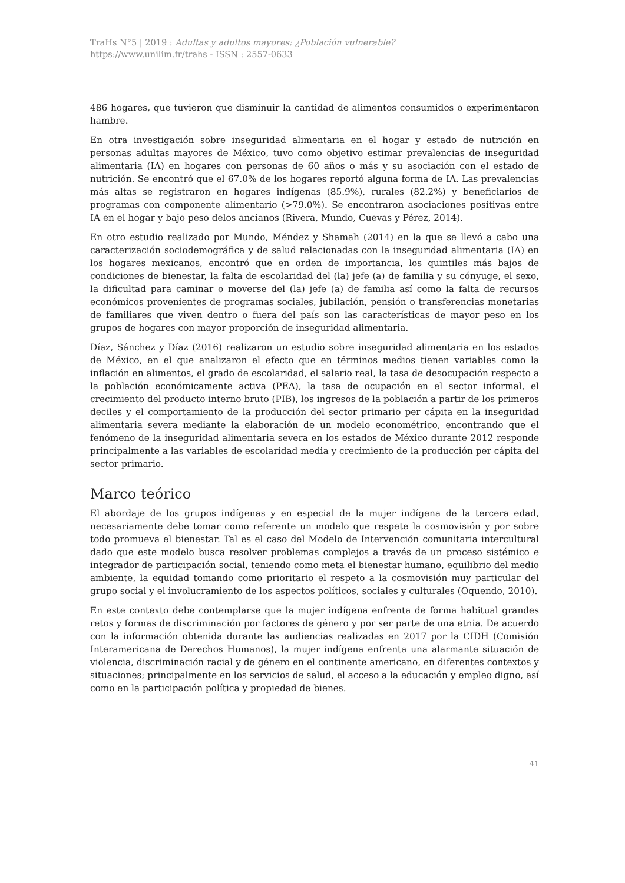TraHs N°5 | 2019 : Adultas y adultos mayores: ¿Población vulnerable?
https://www.unilim.fr/trahs - ISSN : 2557-0633
486 hogares, que tuvieron que disminuir la cantidad de alimentos consumidos o experimentaron hambre.
En otra investigación sobre inseguridad alimentaria en el hogar y estado de nutrición en personas adultas mayores de México, tuvo como objetivo estimar prevalencias de inseguridad alimentaria (IA) en hogares con personas de 60 años o más y su asociación con el estado de nutrición. Se encontró que el 67.0% de los hogares reportó alguna forma de IA. Las prevalencias más altas se registraron en hogares indígenas (85.9%), rurales (82.2%) y beneficiarios de programas con componente alimentario (>79.0%). Se encontraron asociaciones positivas entre IA en el hogar y bajo peso delos ancianos (Rivera, Mundo, Cuevas y Pérez, 2014).
En otro estudio realizado por Mundo, Méndez y Shamah (2014) en la que se llevó a cabo una caracterización sociodemográfica y de salud relacionadas con la inseguridad alimentaria (IA) en los hogares mexicanos, encontró que en orden de importancia, los quintiles más bajos de condiciones de bienestar, la falta de escolaridad del (la) jefe (a) de familia y su cónyuge, el sexo, la dificultad para caminar o moverse del (la) jefe (a) de familia así como la falta de recursos económicos provenientes de programas sociales, jubilación, pensión o transferencias monetarias de familiares que viven dentro o fuera del país son las características de mayor peso en los grupos de hogares con mayor proporción de inseguridad alimentaria.
Díaz, Sánchez y Díaz (2016) realizaron un estudio sobre inseguridad alimentaria en los estados de México, en el que analizaron el efecto que en términos medios tienen variables como la inflación en alimentos, el grado de escolaridad, el salario real, la tasa de desocupación respecto a la población económicamente activa (PEA), la tasa de ocupación en el sector informal, el crecimiento del producto interno bruto (PIB), los ingresos de la población a partir de los primeros deciles y el comportamiento de la producción del sector primario per cápita en la inseguridad alimentaria severa mediante la elaboración de un modelo econométrico, encontrando que el fenómeno de la inseguridad alimentaria severa en los estados de México durante 2012 responde principalmente a las variables de escolaridad media y crecimiento de la producción per cápita del sector primario.
Marco teórico
El abordaje de los grupos indígenas y en especial de la mujer indígena de la tercera edad, necesariamente debe tomar como referente un modelo que respete la cosmovisión y por sobre todo promueva el bienestar. Tal es el caso del Modelo de Intervención comunitaria intercultural dado que este modelo busca resolver problemas complejos a través de un proceso sistémico e integrador de participación social, teniendo como meta el bienestar humano, equilibrio del medio ambiente, la equidad tomando como prioritario el respeto a la cosmovisión muy particular del grupo social y el involucramiento de los aspectos políticos, sociales y culturales (Oquendo, 2010).
En este contexto debe contemplarse que la mujer indígena enfrenta de forma habitual grandes retos y formas de discriminación por factores de género y por ser parte de una etnia. De acuerdo con la información obtenida durante las audiencias realizadas en 2017 por la CIDH (Comisión Interamericana de Derechos Humanos), la mujer indígena enfrenta una alarmante situación de violencia, discriminación racial y de género en el continente americano, en diferentes contextos y situaciones; principalmente en los servicios de salud, el acceso a la educación y empleo digno, así como en la participación política y propiedad de bienes.
41